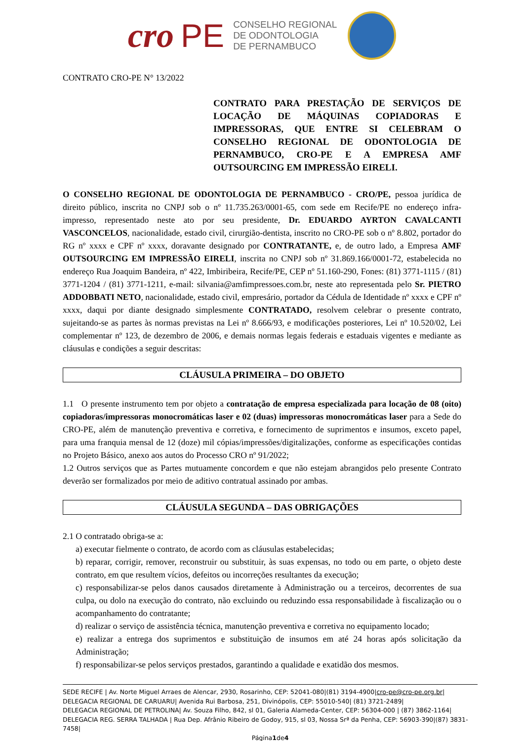cro PE
CONSELHO REGIONAL
DE ODONTOLOGIA
DE PERNAMBUCO
CONTRATO CRO-PE N° 13/2022
CONTRATO PARA PRESTAÇÃO DE SERVIÇOS DE LOCAÇÃO DE MÁQUINAS COPIADORAS E IMPRESSORAS, QUE ENTRE SI CELEBRAM O CONSELHO REGIONAL DE ODONTOLOGIA DE PERNAMBUCO, CRO-PE E A EMPRESA AMF OUTSOURCING EM IMPRESSÃO EIRELI.
O CONSELHO REGIONAL DE ODONTOLOGIA DE PERNAMBUCO - CRO/PE, pessoa jurídica de direito público, inscrita no CNPJ sob o nº 11.735.263/0001-65, com sede em Recife/PE no endereço infra-impresso, representado neste ato por seu presidente, Dr. EDUARDO AYRTON CAVALCANTI VASCONCELOS, nacionalidade, estado civil, cirurgião-dentista, inscrito no CRO-PE sob o nº 8.802, portador do RG nº xxxx e CPF nº xxxx, doravante designado por CONTRATANTE, e, de outro lado, a Empresa AMF OUTSOURCING EM IMPRESSÃO EIRELI, inscrita no CNPJ sob nº 31.869.166/0001-72, estabelecida no endereço Rua Joaquim Bandeira, nº 422, Imbiribeira, Recife/PE, CEP nº 51.160-290, Fones: (81) 3771-1115 / (81) 3771-1204 / (81) 3771-1211, e-mail: silvania@amfimpressoes.com.br, neste ato representada pelo Sr. PIETRO ADDOBBATI NETO, nacionalidade, estado civil, empresário, portador da Cédula de Identidade nº xxxx e CPF nº xxxx, daqui por diante designado simplesmente CONTRATADO, resolvem celebrar o presente contrato, sujeitando-se as partes às normas previstas na Lei nº 8.666/93, e modificações posteriores, Lei nº 10.520/02, Lei complementar nº 123, de dezembro de 2006, e demais normas legais federais e estaduais vigentes e mediante as cláusulas e condições a seguir descritas:
CLÁUSULA PRIMEIRA – DO OBJETO
1.1 O presente instrumento tem por objeto a contratação de empresa especializada para locação de 08 (oito) copiadoras/impressoras monocromáticas laser e 02 (duas) impressoras monocromáticas laser para a Sede do CRO-PE, além de manutenção preventiva e corretiva, e fornecimento de suprimentos e insumos, exceto papel, para uma franquia mensal de 12 (doze) mil cópias/impressões/digitalizações, conforme as especificações contidas no Projeto Básico, anexo aos autos do Processo CRO nº 91/2022;
1.2 Outros serviços que as Partes mutuamente concordem e que não estejam abrangidos pelo presente Contrato deverão ser formalizados por meio de aditivo contratual assinado por ambas.
CLÁUSULA SEGUNDA – DAS OBRIGAÇÕES
2.1 O contratado obriga-se a:
a) executar fielmente o contrato, de acordo com as cláusulas estabelecidas;
b) reparar, corrigir, remover, reconstruir ou substituir, às suas expensas, no todo ou em parte, o objeto deste contrato, em que resultem vícios, defeitos ou incorreções resultantes da execução;
c) responsabilizar-se pelos danos causados diretamente à Administração ou a terceiros, decorrentes de sua culpa, ou dolo na execução do contrato, não excluindo ou reduzindo essa responsabilidade à fiscalização ou o acompanhamento do contratante;
d) realizar o serviço de assistência técnica, manutenção preventiva e corretiva no equipamento locado;
e) realizar a entrega dos suprimentos e substituição de insumos em até 24 horas após solicitação da Administração;
f) responsabilizar-se pelos serviços prestados, garantindo a qualidade e exatidão dos mesmos.
SEDE RECIFE | Av. Norte Miguel Arraes de Alencar, 2930, Rosarinho, CEP: 52041-080|(81) 3194-4900|cro-pe@cro-pe.org.br|
DELEGACIA REGIONAL DE CARUARU| Avenida Rui Barbosa, 251, Divinópolis, CEP: 55010-540| (81) 3721-2489|
DELEGACIA REGIONAL DE PETROLINA| Av. Souza Filho, 842, sl 01, Galeria Alameda-Center, CEP: 56304-000 | (87) 3862-1164|
DELEGACIA REG. SERRA TALHADA | Rua Dep. Afrânio Ribeiro de Godoy, 915, sl 03, Nossa Srª da Penha, CEP: 56903-390|(87) 3831-7458|
Página1de4